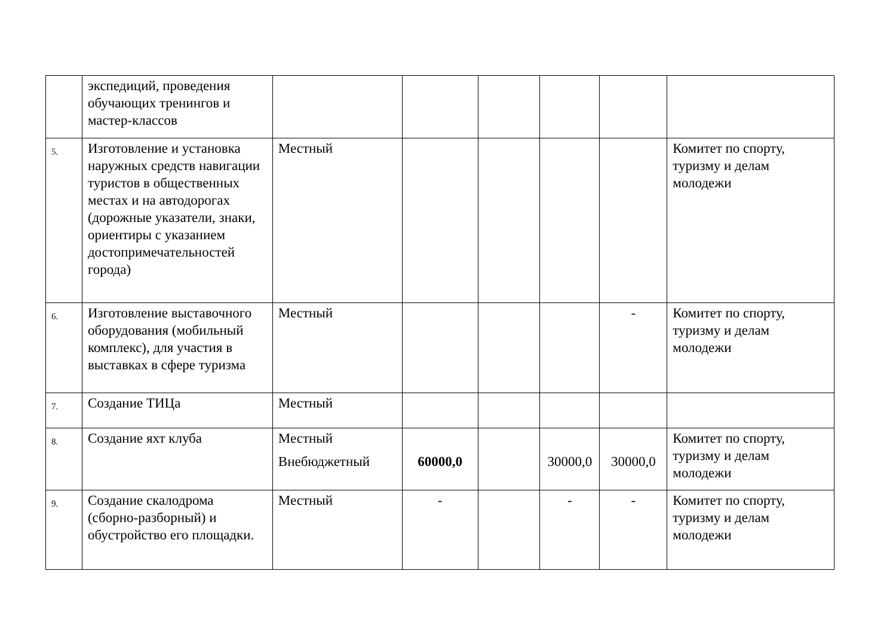| | экспедиций, проведения обучающих тренингов и мастер-классов | | | | | | |
| 5. | Изготовление и установка наружных средств навигации туристов в общественных местах и на автодорогах (дорожные указатели, знаки, ориентиры с указанием достопримечательностей города) | Местный | | | | | Комитет по спорту, туризму и делам молодежи |
| 6. | Изготовление выставочного оборудования (мобильный комплекс), для участия в выставках в сфере туризма | Местный | | | | - | Комитет по спорту, туризму и делам молодежи |
| 7. | Создание ТИЦа | Местный | | | | | |
| 8. | Создание яхт клуба | Местный Внебюджетный | 60000,0 | | 30000,0 | 30000,0 | Комитет по спорту, туризму и делам молодежи |
| 9. | Создание скалодрома (сборно-разборный) и обустройство его площадки. | Местный | - | | - | - | Комитет по спорту, туризму и делам молодежи |